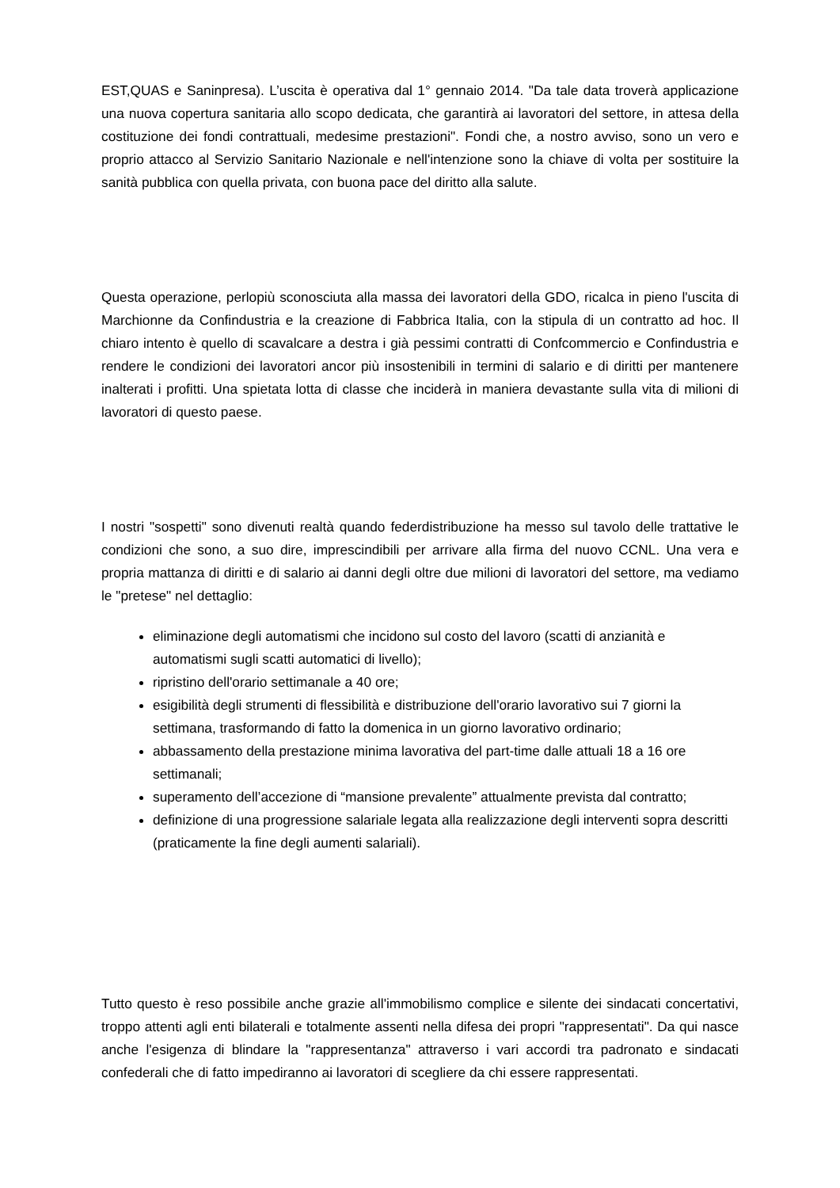EST,QUAS e Saninpresa). L’uscita è operativa dal 1° gennaio 2014. "Da tale data troverà applicazione una nuova copertura sanitaria allo scopo dedicata, che garantirà ai lavoratori del settore, in attesa della costituzione dei fondi contrattuali, medesime prestazioni". Fondi che, a nostro avviso, sono un vero e proprio attacco al Servizio Sanitario Nazionale e nell'intenzione sono la chiave di volta per sostituire la sanità pubblica con quella privata, con buona pace del diritto alla salute.
Questa operazione, perlopiù sconosciuta alla massa dei lavoratori della GDO, ricalca in pieno l'uscita di Marchionne da Confindustria e la creazione di Fabbrica Italia, con la stipula di un contratto ad hoc. Il chiaro intento è quello di scavalcare a destra i già pessimi contratti di Confcommercio e Confindustria e rendere le condizioni dei lavoratori ancor più insostenibili in termini di salario e di diritti per mantenere inalterati i profitti. Una spietata lotta di classe che inciderà in maniera devastante sulla vita di milioni di lavoratori di questo paese.
I nostri "sospetti" sono divenuti realtà quando federdistribuzione ha messo sul tavolo delle trattative le condizioni che sono, a suo dire, imprescindibili per arrivare alla firma del nuovo CCNL. Una vera e propria mattanza di diritti e di salario ai danni degli oltre due milioni di lavoratori del settore, ma vediamo le "pretese" nel dettaglio:
eliminazione degli automatismi che incidono sul costo del lavoro (scatti di anzianità e automatismi sugli scatti automatici di livello);
ripristino dell'orario settimanale a 40 ore;
esigibilità degli strumenti di flessibilità e distribuzione dell'orario lavorativo sui 7 giorni la settimana, trasformando di fatto la domenica in un giorno lavorativo ordinario;
abbassamento della prestazione minima lavorativa del part-time dalle attuali 18 a 16 ore settimanali;
superamento dell’accezione di “mansione prevalente” attualmente prevista dal contratto;
definizione di una progressione salariale legata alla realizzazione degli interventi sopra descritti (praticamente la fine degli aumenti salariali).
Tutto questo è reso possibile anche grazie all'immobilismo complice e silente dei sindacati concertativi, troppo attenti agli enti bilaterali e totalmente assenti nella difesa dei propri "rappresentati". Da qui nasce anche l'esigenza di blindare la "rappresentanza" attraverso i vari accordi tra padronato e sindacati confederali che di fatto impediranno ai lavoratori di scegliere da chi essere rappresentati.